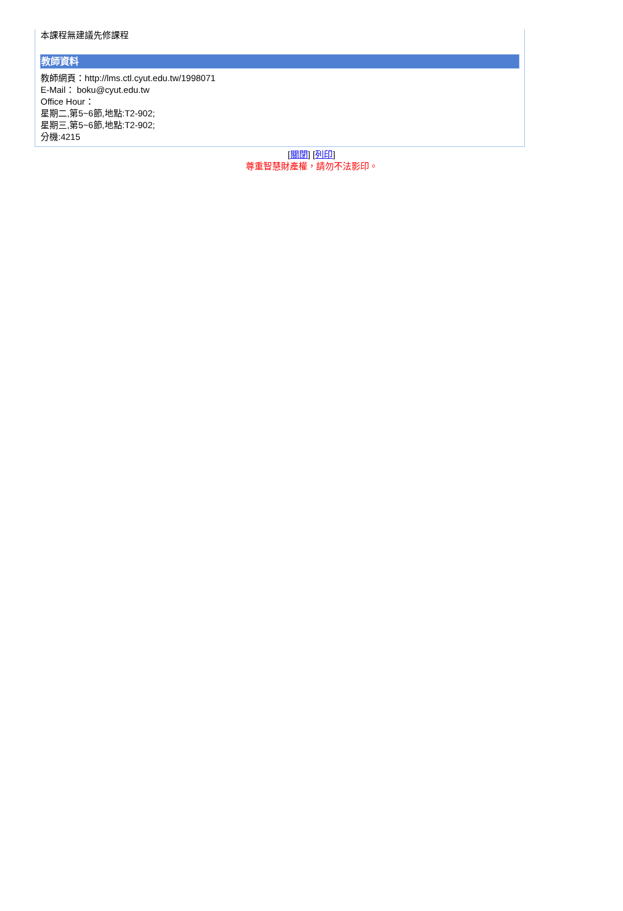本課程無建議先修課程
教師資料
教師網頁：http://lms.ctl.cyut.edu.tw/1998071
E-Mail： boku@cyut.edu.tw
Office Hour：
星期二,第5~6節,地點:T2-902;
星期三,第5~6節,地點:T2-902;
分機:4215
[關閉] [列印]
尊重智慧財產權，請勿不法影印。